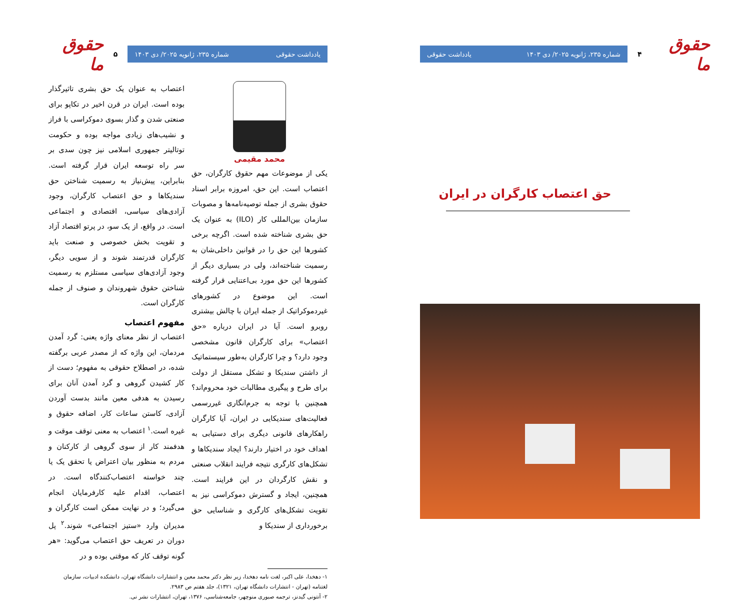حقوق ما
۴
شماره ۲۳۵، ژانویه ۲۰۲۵/ دی ۱۴۰۳ یادداشت حقوقی
حق اعتصاب کارگران در ایران
حقوق ما
۵
یادداشت حقوقی شماره ۲۳۵، ژانویه ۲۰۲۵/ دی ۱۴۰۳
محمد مقیمی
یکی از موضوعات مهم حقوق کارگران، حق اعتصاب است. این حق، امروزه برابر اسناد حقوق بشری از جمله توصیه‌نامه‌ها و مصوبات سازمان بین‌المللی کار (ILO) به عنوان یک حق بشری شناخته شده است. اگرچه برخی کشورها این حق را در قوانین داخلی‌شان به رسمیت شناخته‌اند، ولی در بسیاری دیگر از کشورها این حق مورد بی‌اعتنایی قرار گرفته است. این موضوع در کشورهای غیردموکراتیک از جمله ایران با چالش بیشتری روبرو است. آیا در ایران درباره «حق اعتصاب» برای کارگران قانون مشخصی وجود دارد؟ و چرا کارگران به‌طور سیستماتیک از داشتن سندیکا و تشکل مستقل از دولت برای طرح و پیگیری مطالبات خود محروم‌اند؟ همچنین با توجه به جرم‌انگاری غیررسمی فعالیت‌های سندیکایی در ایران، آیا کارگران راهکارهای قانونی دیگری برای دستیابی به اهداف خود در اختیار دارند؟ ایجاد سندیکاها و تشکل‌های کارگری نتیجه فرایند انقلاب صنعتی و نقش کارگردان در این فرایند است. همچنین، ایجاد و گسترش دموکراسی نیز به تقویت تشکل‌های کارگری و شناسایی حق برخورداری از سندیکا و
اعتصاب به عنوان یک حق بشری تاثیرگذار بوده است. ایران در قرن اخیر در تکاپو برای صنعتی شدن و گذار بسوی دموکراسی با فراز و نشیب‌های زیادی مواجه بوده و حکومت توتالیتر جمهوری اسلامی نیز چون سدی بر سر راه توسعه ایران قرار گرفته است. بنابراین، پیش‌نیاز به رسمیت شناختن حق سندیکاها و حق اعتصاب کارگران، وجود آزادی‌های سیاسی، اقتصادی و اجتماعی است. در واقع، از یک سو، در پرتو اقتصاد آزاد و تقویت بخش خصوصی و صنعت باید کارگران قدرتمند شوند و از سویی دیگر، وجود آزادی‌های سیاسی مستلزم به رسمیت شناختن حقوق شهروندان و صنوف از جمله کارگران است.
مفهوم اعتصاب
اعتصاب از نظر معنای واژه یعنی: گرد آمدن مردمان، این واژه که از مصدر عربی برگفته شده، در اصطلاح حقوقی به مفهوم؛ دست از کار کشیدن گروهی و گرد آمدن آنان برای رسیدن به هدفی معین مانند بدست آوردن آزادی، کاستن ساعات کار، اضافه حقوق و غیره است.<sup>۱</sup> اعتصاب به معنی توقف موقت و هدفمند کار از سوی گروهی از کارکنان و مردم به منظور بیان اعتراض یا تحقق یک یا چند خواسته اعتصاب‌کنندگاه است. در اعتصاب، اقدام علیه کارفرمایان انجام می‌گیرد؛ و در نهایت ممکن است کارگران و مدیران وارد «ستیز اجتماعی» شوند.<sup>۲</sup> پل دوران در تعریف حق اعتصاب می‌گوید: «هر گونه توقف کار که موقتی بوده و در
۱- دهخدا، علی اکبر، لغت نامه دهخدا، زیر نظر دکتر محمد معین و انتشارات دانشگاه تهران، دانشکده ادبیات، سازمان لغتنامه (تهران - انتشارات دانشگاه تهران، ۱۳۲۱)، جلد هفتم ص ۲۹۸۳.
۲- آنتونی گیدنز، ترجمه صبوری منوچهر، جامعه‌شناسی، ۱۳۷۶، تهران، انتشارات نشر نی.